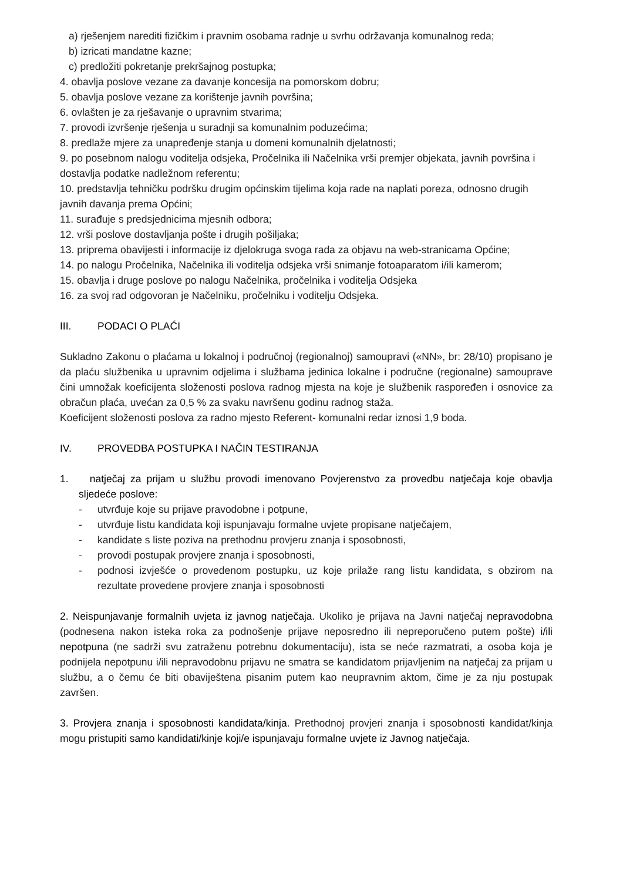a) rješenjem narediti fizičkim i pravnim osobama radnje u svrhu održavanja komunalnog reda;
b) izricati mandatne kazne;
c) predložiti pokretanje prekršajnog postupka;
4. obavlja poslove vezane za davanje koncesija na pomorskom dobru;
5. obavlja poslove vezane za korištenje javnih površina;
6. ovlašten je za rješavanje o upravnim stvarima;
7. provodi izvršenje rješenja u suradnji sa komunalnim poduzećima;
8. predlaže mjere za unapređenje stanja u domeni komunalnih djelatnosti;
9. po posebnom nalogu voditelja odsjeka, Pročelnika ili Načelnika vrši premjer objekata, javnih površina i dostavlja podatke nadležnom referentu;
10. predstavlja tehničku podršku drugim općinskim tijelima koja rade na naplati poreza, odnosno drugih javnih davanja prema Općini;
11. surađuje s predsjednicima mjesnih odbora;
12. vrši poslove dostavljanja pošte i drugih pošiljaka;
13. priprema obavijesti i informacije iz djelokruga svoga rada za objavu na web-stranicama Općine;
14. po nalogu Pročelnika, Načelnika ili voditelja odsjeka vrši snimanje fotoaparatom i/ili kamerom;
15. obavlja i druge poslove po nalogu Načelnika, pročelnika i voditelja Odsjeka
16. za svoj rad odgovoran je Načelniku, pročelniku i voditelju Odsjeka.
III. PODACI O PLAĆI
Sukladno Zakonu o plaćama u lokalnoj i područnoj (regionalnoj) samoupravi («NN», br: 28/10) propisano je da plaću službenika u upravnim odjelima i službama jedinica lokalne i područne (regionalne) samouprave čini umnožak koeficijenta složenosti poslova radnog mjesta na koje je službenik raspoređen i osnovice za obračun plaća, uvećan za 0,5 % za svaku navršenu godinu radnog staža.
Koeficijent složenosti poslova za radno mjesto Referent- komunalni redar iznosi 1,9 boda.
IV. PROVEDBA POSTUPKA I NAČIN TESTIRANJA
1. natječaj za prijam u službu provodi imenovano Povjerenstvo za provedbu natječaja koje obavlja sljedeće poslove:
- utvrđuje koje su prijave pravodobne i potpune,
- utvrđuje listu kandidata koji ispunjavaju formalne uvjete propisane natječajem,
- kandidate s liste poziva na prethodnu provjeru znanja i sposobnosti,
- provodi postupak provjere znanja i sposobnosti,
- podnosi izvješće o provedenom postupku, uz koje prilaže rang listu kandidata, s obzirom na rezultate provedene provjere znanja i sposobnosti
2. Neispunjavanje formalnih uvjeta iz javnog natječaja. Ukoliko je prijava na Javni natječaj nepravodobna (podnesena nakon isteka roka za podnošenje prijave neposredno ili nepreporučeno putem pošte) i/ili nepotpuna (ne sadrži svu zatraženu potrebnu dokumentaciju), ista se neće razmatrati, a osoba koja je podnijela nepotpunu i/ili nepravodobnu prijavu ne smatra se kandidatom prijavljenim na natječaj za prijam u službu, a o čemu će biti obaviještena pisanim putem kao neupravnim aktom, čime je za nju postupak završen.
3. Provjera znanja i sposobnosti kandidata/kinja. Prethodnoj provjeri znanja i sposobnosti kandidat/kinja mogu pristupiti samo kandidati/kinje koji/e ispunjavaju formalne uvjete iz Javnog natječaja.